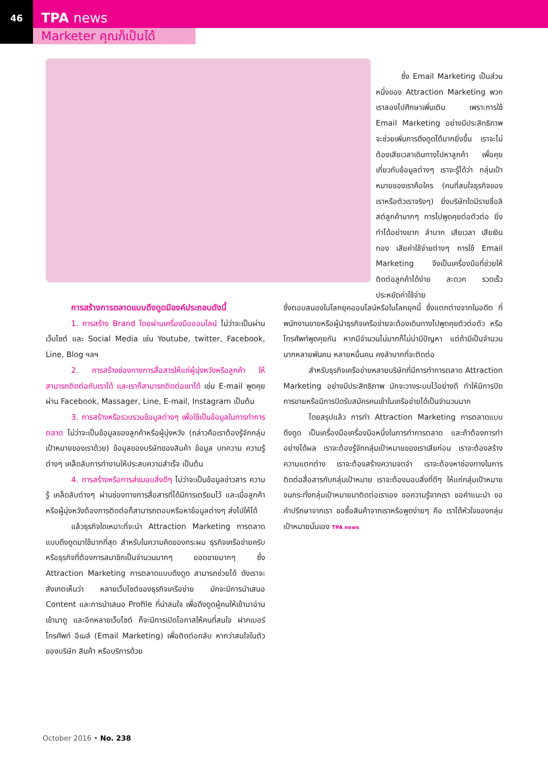46
TPA news
Marketer คุณก็เป็นได้
ซึ่ง Email Marketing เป็นส่วนหนึ่งของ Attraction Marketing พวกเราลองไปศึกษาเพิ่มเติม เพราะการใช้ Email Marketing อย่างมีประสิทธิภาพ จะช่วยเพิ่มการดึงดูดได้มากยิ่งขึ้น เราจะไม่ต้องเสียเวลาเดินทางไปหาลูกค้า เพื่อคุยเกี่ยวกับข้อมูลต่างๆ เราจะรู้ได้ว่า กลุ่มเป้าหมายของเราคือใคร (คนที่สนใจธุรกิจของเราหรือตัวเราจริงๆ) ยิ่งบริษัทใดมีรายชื่อลิสต์ลูกค้ามากๆ การไปพูดคุยต่อตัวต่อ ยิ่งทำได้อย่างยาก ลำบาก เสียเวลา เสียเงินทอง เสียค่าใช้จ่ายต่างๆ การใช้ Email Marketing จึงเป็นเครื่องมือที่ช่วยให้ติดต่อลูกค้าได้ง่าย สะดวก รวดเร็ว ประหยัดค่าใช้จ่าย
การสร้างการตลาดแบบดึงดูดมีองค์ประกอบดังนี้
1. การสร้าง Brand โดยผ่านเครื่องมือออนไลน์ ไม่ว่าจะเป็นผ่านเว็บไซต์ และ Social Media เช่น Youtube, twitter, Facebook, Line, Blog ฯลฯ
2. การสร้างช่องทางการสื่อสารให้แก่ผู้มุ่งหวังหรือลูกค้า ให้สามารถติดต่อกับเราได้ และเราก็สามารถติดต่อเขาได้ เช่น E-mail พูดคุยผ่าน Facebook, Massager, Line, E-mail, Instagram เป็นต้น
3. การสร้างหรือรวบรวมข้อมูลต่างๆ เพื่อใช้เป็นข้อมูลในการทำการตลาด ไม่ว่าจะเป็นข้อมูลของลูกค้าหรือผู้มุ่งหวัง (กล่าวคือเราต้องรู้จักกลุ่มเป้าหมายของเราด้วย) ข้อมูลของบริษัทของสินค้า ข้อมูล บทความ ความรู้ต่างๆ เคล็ดลับการทำงานให้ประสบความสำเร็จ เป็นต้น
4. การสร้างหรือการส่งมอบสิ่งดีๆ ไม่ว่าจะเป็นข้อมูลข่าวสาร ความรู้ เคล็ดลับต่างๆ ผ่านช่องทางการสื่อสารที่ได้มีการเตรียมไว้ และเมื่อลูกค้าหรือผู้มุ่งหวังต้องการติดต่อก็สามารถตอบหรือหาข้อมูลต่างๆ ส่งไปให้ได้
แล้วธุรกิจใดเหมาะที่จะนำ Attraction Marketing การตลาดแบบดึงดูดมาใช้มากที่สุด สำหรับในความคิดของกระผม ธุรกิจเครือข่ายครับหรือธุรกิจที่ต้องการสมาชิกเป็นจำนวนมากๆ ยอดขายมากๆ ซึ่ง Attraction Marketing การตลาดแบบดึงดูด สามารถช่วยได้ ดังเราจะสังเกตเห็นว่า หลายเว็บไซต์ของธุรกิจเครือข่าย มักจะมีการนำเสนอ Content และการนำเสนอ Profile ที่น่าสนใจ เพื่อดึงดูดผู้คนให้เข้ามาอ่าน เข้ามาดู และอีกหลายเว็บไซต์ ก็จะมีการเปิดโอกาสให้คนที่สนใจ ฝากเบอร์โทรศัพท์ อีเมล์ (Email Marketing) เพื่อติดต่อกลับ หากว่าสนใจในตัวของบริษัท สินค้า หรือบริการด้วย
ซึ่งตอบสนองในโลกยุคออนไลน์หรือในโลกยุคนี้ ซึ่งแตกต่างจากในอดีต ที่พนักงานขายหรือผู้นำธุรกิจเครือข่ายจะต้องเดินทางไปพูดคุยตัวต่อตัว หรือโทรศัพท์พูดคุยกัน หากมีจำนวนไม่มากก็ไม่น่ามีปัญหา แต่ถ้ามีเป็นจำนวนมากหลายพันคน หลายหมื่นคน คงลำบากที่จะติดต่อ
สำหรับธุรกิจเครือข่ายหลายบริษัทที่มีการทำการตลาด Attraction Marketing อย่างมีประสิทธิภาพ มักจะวางระบบไว้อย่างดี ทำให้มีการปิดการขายหรือมีการปิดรับสมัครคนเข้าในเครือข่ายได้เป็นจำนวนมาก
โดยสรุปแล้ว การทำ Attraction Marketing การตลาดแบบดึงดูด เป็นเครื่องมือเครื่องมือหนึ่งในการทำการตลาด และถ้าต้องการทำอย่างได้ผล เราจะต้องรู้จักกลุ่มเป้าหมายของเราเสียก่อน เราจะต้องสร้างความแตกต่าง เราจะต้องสร้างความจดจำ เราจะต้องหาช่องทางในการติดต่อสื่อสารกับกลุ่มเป้าหมาย เราจะต้องมอบสิ่งที่ดีๆ ให้แก่กลุ่มเป้าหมาย จนกระทั่งกลุ่มเป้าหมายมาติดต่อเราเอง ขอความรู้จากเรา ขอคำแนะนำ ขอคำปรึกษาจากเรา ขอซื้อสินค้าจากเราหรือพูดง่ายๆ คือ เราได้หัวใจของกลุ่มเป้าหมายนั่นเอง TPA news
October 2016 • No. 238